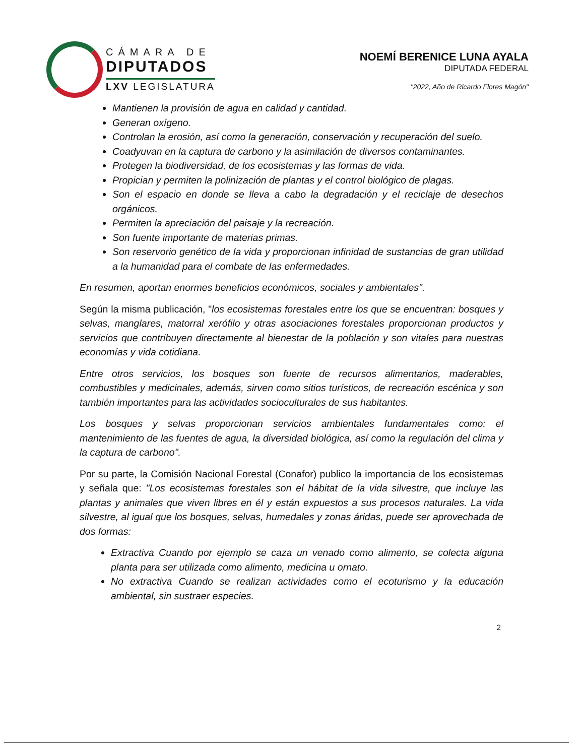CÁMARA DE
DIPUTADOS
LXV LEGISLATURA
NOEMÍ BERENICE LUNA AYALA
DIPUTADA FEDERAL
"2022, Año de Ricardo Flores Magón"
Mantienen la provisión de agua en calidad y cantidad.
Generan oxígeno.
Controlan la erosión, así como la generación, conservación y recuperación del suelo.
Coadyuvan en la captura de carbono y la asimilación de diversos contaminantes.
Protegen la biodiversidad, de los ecosistemas y las formas de vida.
Propician y permiten la polinización de plantas y el control biológico de plagas.
Son el espacio en donde se lleva a cabo la degradación y el reciclaje de desechos orgánicos.
Permiten la apreciación del paisaje y la recreación.
Son fuente importante de materias primas.
Son reservorio genético de la vida y proporcionan infinidad de sustancias de gran utilidad a la humanidad para el combate de las enfermedades.
En resumen, aportan enormes beneficios económicos, sociales y ambientales".
Según la misma publicación, "los ecosistemas forestales entre los que se encuentran: bosques y selvas, manglares, matorral xerófilo y otras asociaciones forestales proporcionan productos y servicios que contribuyen directamente al bienestar de la población y son vitales para nuestras economías y vida cotidiana.
Entre otros servicios, los bosques son fuente de recursos alimentarios, maderables, combustibles y medicinales, además, sirven como sitios turísticos, de recreación escénica y son también importantes para las actividades socioculturales de sus habitantes.
Los bosques y selvas proporcionan servicios ambientales fundamentales como: el mantenimiento de las fuentes de agua, la diversidad biológica, así como la regulación del clima y la captura de carbono".
Por su parte, la Comisión Nacional Forestal (Conafor) publico la importancia de los ecosistemas y señala que: "Los ecosistemas forestales son el hábitat de la vida silvestre, que incluye las plantas y animales que viven libres en él y están expuestos a sus procesos naturales. La vida silvestre, al igual que los bosques, selvas, humedales y zonas áridas, puede ser aprovechada de dos formas:
Extractiva Cuando por ejemplo se caza un venado como alimento, se colecta alguna planta para ser utilizada como alimento, medicina u ornato.
No extractiva Cuando se realizan actividades como el ecoturismo y la educación ambiental, sin sustraer especies.
2